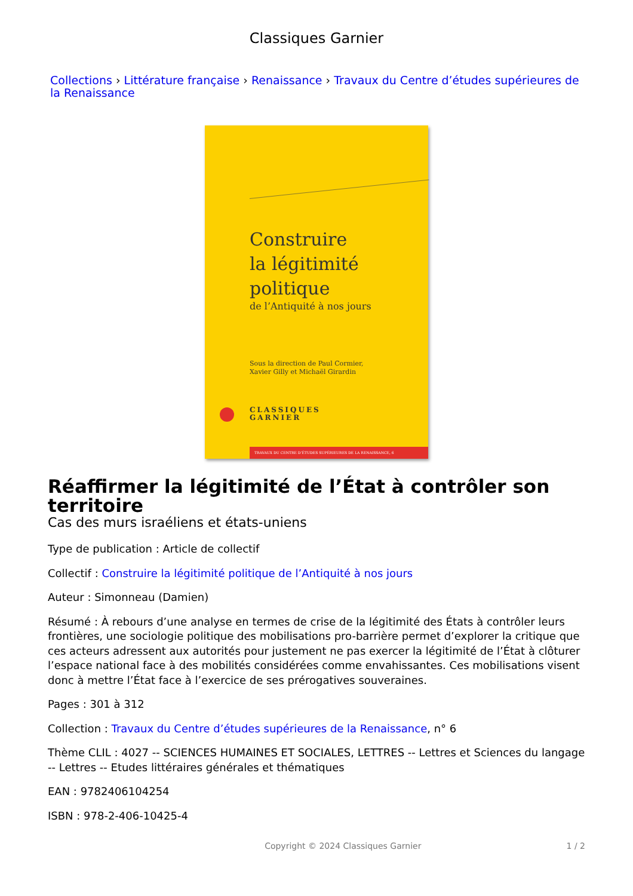Classiques Garnier
Collections › Littérature française › Renaissance › Travaux du Centre d’études supérieures de la Renaissance
Construire
la légitimité
politique
de l’Antiquité à nos jours
Sous la direction de Paul Cormier,
Xavier Gilly et Michaël Girardin
CLASSIQUES
GARNIER
TRAVAUX DU CENTRE D’ÉTUDES SUPÉRIEURES DE LA RENAISSANCE, 6
Réaffirmer la légitimité de l’État à contrôler son territoire
Cas des murs israéliens et états-uniens
Type de publication : Article de collectif
Collectif : Construire la légitimité politique de l’Antiquité à nos jours
Auteur : Simonneau (Damien)
Résumé : À rebours d’une analyse en termes de crise de la légitimité des États à contrôler leurs frontières, une sociologie politique des mobilisations pro-barrière permet d’explorer la critique que ces acteurs adressent aux autorités pour justement ne pas exercer la légitimité de l’État à clôturer l’espace national face à des mobilités considérées comme envahissantes. Ces mobilisations visent donc à mettre l’État face à l’exercice de ses prérogatives souveraines.
Pages : 301 à 312
Collection : Travaux du Centre d’études supérieures de la Renaissance, n° 6
Thème CLIL : 4027 -- SCIENCES HUMAINES ET SOCIALES, LETTRES -- Lettres et Sciences du langage -- Lettres -- Etudes littéraires générales et thématiques
EAN : 9782406104254
ISBN : 978-2-406-10425-4
Copyright © 2024 Classiques Garnier 1 / 2